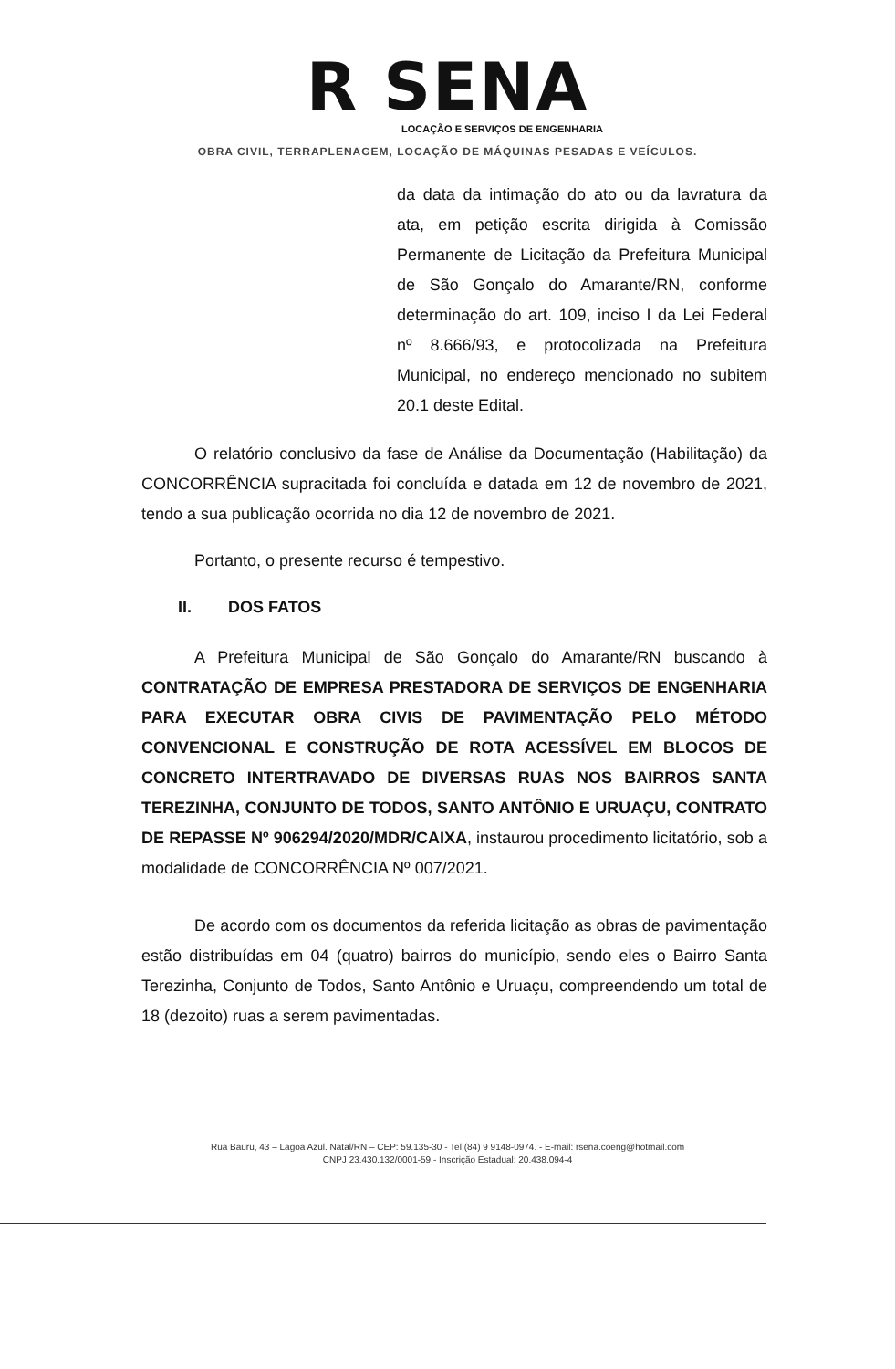R SENA
LOCAÇÃO E SERVIÇOS DE ENGENHARIA
OBRA CIVIL, TERRAPLENAGEM, LOCAÇÃO DE MÁQUINAS PESADAS E VEÍCULOS.
da data da intimação do ato ou da lavratura da ata, em petição escrita dirigida à Comissão Permanente de Licitação da Prefeitura Municipal de São Gonçalo do Amarante/RN, conforme determinação do art. 109, inciso I da Lei Federal nº 8.666/93, e protocolizada na Prefeitura Municipal, no endereço mencionado no subitem 20.1 deste Edital.
O relatório conclusivo da fase de Análise da Documentação (Habilitação) da CONCORRÊNCIA supracitada foi concluída e datada em 12 de novembro de 2021, tendo a sua publicação ocorrida no dia 12 de novembro de 2021.
Portanto, o presente recurso é tempestivo.
II. DOS FATOS
A Prefeitura Municipal de São Gonçalo do Amarante/RN buscando à CONTRATAÇÃO DE EMPRESA PRESTADORA DE SERVIÇOS DE ENGENHARIA PARA EXECUTAR OBRA CIVIS DE PAVIMENTAÇÃO PELO MÉTODO CONVENCIONAL E CONSTRUÇÃO DE ROTA ACESSÍVEL EM BLOCOS DE CONCRETO INTERTRAVADO DE DIVERSAS RUAS NOS BAIRROS SANTA TEREZINHA, CONJUNTO DE TODOS, SANTO ANTÔNIO E URUAÇU, CONTRATO DE REPASSE Nº 906294/2020/MDR/CAIXA, instaurou procedimento licitatório, sob a modalidade de CONCORRÊNCIA Nº 007/2021.
De acordo com os documentos da referida licitação as obras de pavimentação estão distribuídas em 04 (quatro) bairros do município, sendo eles o Bairro Santa Terezinha, Conjunto de Todos, Santo Antônio e Uruaçu, compreendendo um total de 18 (dezoito) ruas a serem pavimentadas.
Rua Bauru, 43 – Lagoa Azul. Natal/RN – CEP: 59.135-30 - Tel.(84) 9 9148-0974. - E-mail: rsena.coeng@hotmail.com
CNPJ 23.430.132/0001-59 - Inscrição Estadual: 20.438.094-4